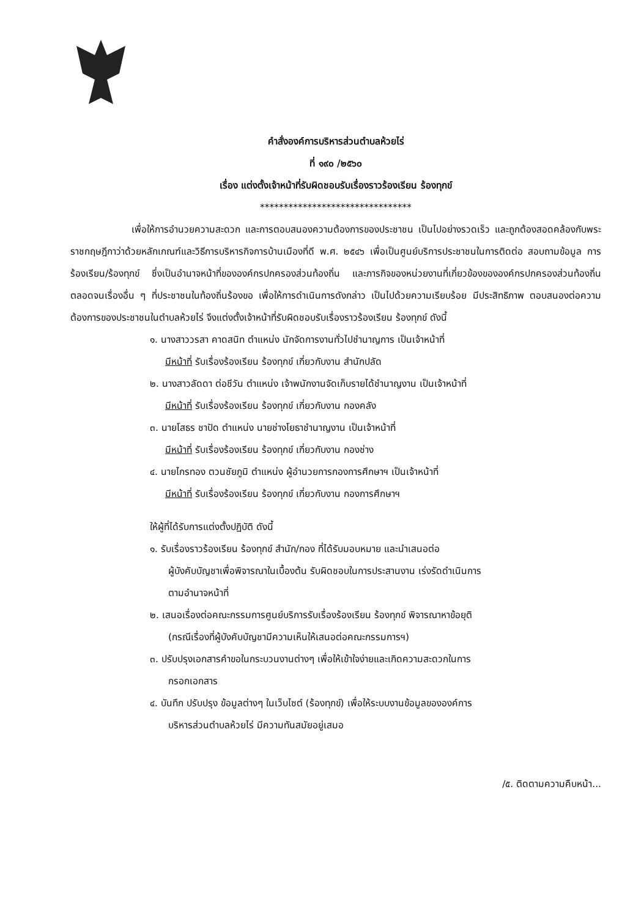คำสั่งองค์การบริหารส่วนตำบลห้วยไร่
ที่ ๑๙๐ /๒๕๖๐
เรื่อง แต่งตั้งเจ้าหน้าที่รับผิดชอบรับเรื่องราวร้องเรียน ร้องทุกข์
********************************
เพื่อให้การอำนวยความสะดวก และการตอบสนองความต้องการของประชาชน เป็นไปอย่างรวดเร็ว และถูกต้องสอดคล้องกับพระราชกฤษฎีกาว่าด้วยหลักเกณฑ์และวิธีการบริหารกิจการบ้านเมืองที่ดี พ.ศ. ๒๕๔๖ เพื่อเป็นศูนย์บริการประชาชนในการติดต่อ สอบถามข้อมูล การร้องเรียน/ร้องทุกข์ ซึ่งเป็นอำนาจหน้าที่ขององค์กรปกครองส่วนท้องถิ่น และภารกิจของหน่วยงานที่เกี่ยวข้องขององค์กรปกครองส่วนท้องถิ่น ตลอดจนเรื่องอื่น ๆ ที่ประชาชนในท้องถิ่นร้องขอ เพื่อให้การดำเนินการดังกล่าว เป็นไปด้วยความเรียบร้อย มีประสิทธิภาพ ตอบสนองต่อความต้องการของประชาชนในตำบลห้วยไร่ จึงแต่งตั้งเจ้าหน้าที่รับผิดชอบรับเรื่องราวร้องเรียน ร้องทุกข์ ดังนี้
๑. นางสาววรสา คาดสนิท ตำแหน่ง นักจัดการงานทั่วไปชำนาญการ เป็นเจ้าหน้าที่
มีหน้าที่ รับเรื่องร้องเรียน ร้องทุกข์ เกี่ยวกับงาน สำนักปลัด
๒. นางสาวลัดดา ต่อชีวัน ตำแหน่ง เจ้าพนักงานจัดเก็บรายได้ชำนาญงาน เป็นเจ้าหน้าที่
มีหน้าที่ รับเรื่องร้องเรียน ร้องทุกข์ เกี่ยวกับงาน กองคลัง
๓. นายโสธร ชาปัด ตำแหน่ง นายช่างโยธาชำนาญงาน เป็นเจ้าหน้าที่
มีหน้าที่ รับเรื่องร้องเรียน ร้องทุกข์ เกี่ยวกับงาน กองช่าง
๔. นายไกรทอง ตวนชัยภูมิ ตำแหน่ง ผู้อำนวยการกองการศึกษาฯ เป็นเจ้าหน้าที่
มีหน้าที่ รับเรื่องร้องเรียน ร้องทุกข์ เกี่ยวกับงาน กองการศึกษาฯ
ให้ผู้ที่ได้รับการแต่งตั้งปฏิบัติ ดังนี้
๑. รับเรื่องราวร้องเรียน ร้องทุกข์ สำนัก/กอง ที่ได้รับมอบหมาย และนำเสนอต่อ
ผู้บังคับบัญชาเพื่อพิจารณาในเบื้องต้น รับผิดชอบในการประสานงาน เร่งรัดดำเนินการ
ตามอำนาจหน้าที่
๒. เสนอเรื่องต่อคณะกรรมการศูนย์บริการรับเรื่องร้องเรียน ร้องทุกข์ พิจารณาหาข้อยุติ
(กรณีเรื่องที่ผู้บังคับบัญชามีความเห็นให้เสนอต่อคณะกรรมการฯ)
๓. ปรับปรุงเอกสารคำขอในกระบวนงานต่างๆ เพื่อให้เข้าใจง่ายและเกิดความสะดวกในการ
กรอกเอกสาร
๔. บันทึก ปรับปรุง ข้อมูลต่างๆ ในเว็บไซต์ (ร้องทุกข์) เพื่อให้ระบบงานข้อมูลขององค์การ
บริหารส่วนตำบลห้วยไร่ มีความทันสมัยอยู่เสมอ
/๕. ติดตามความคืบหน้า...